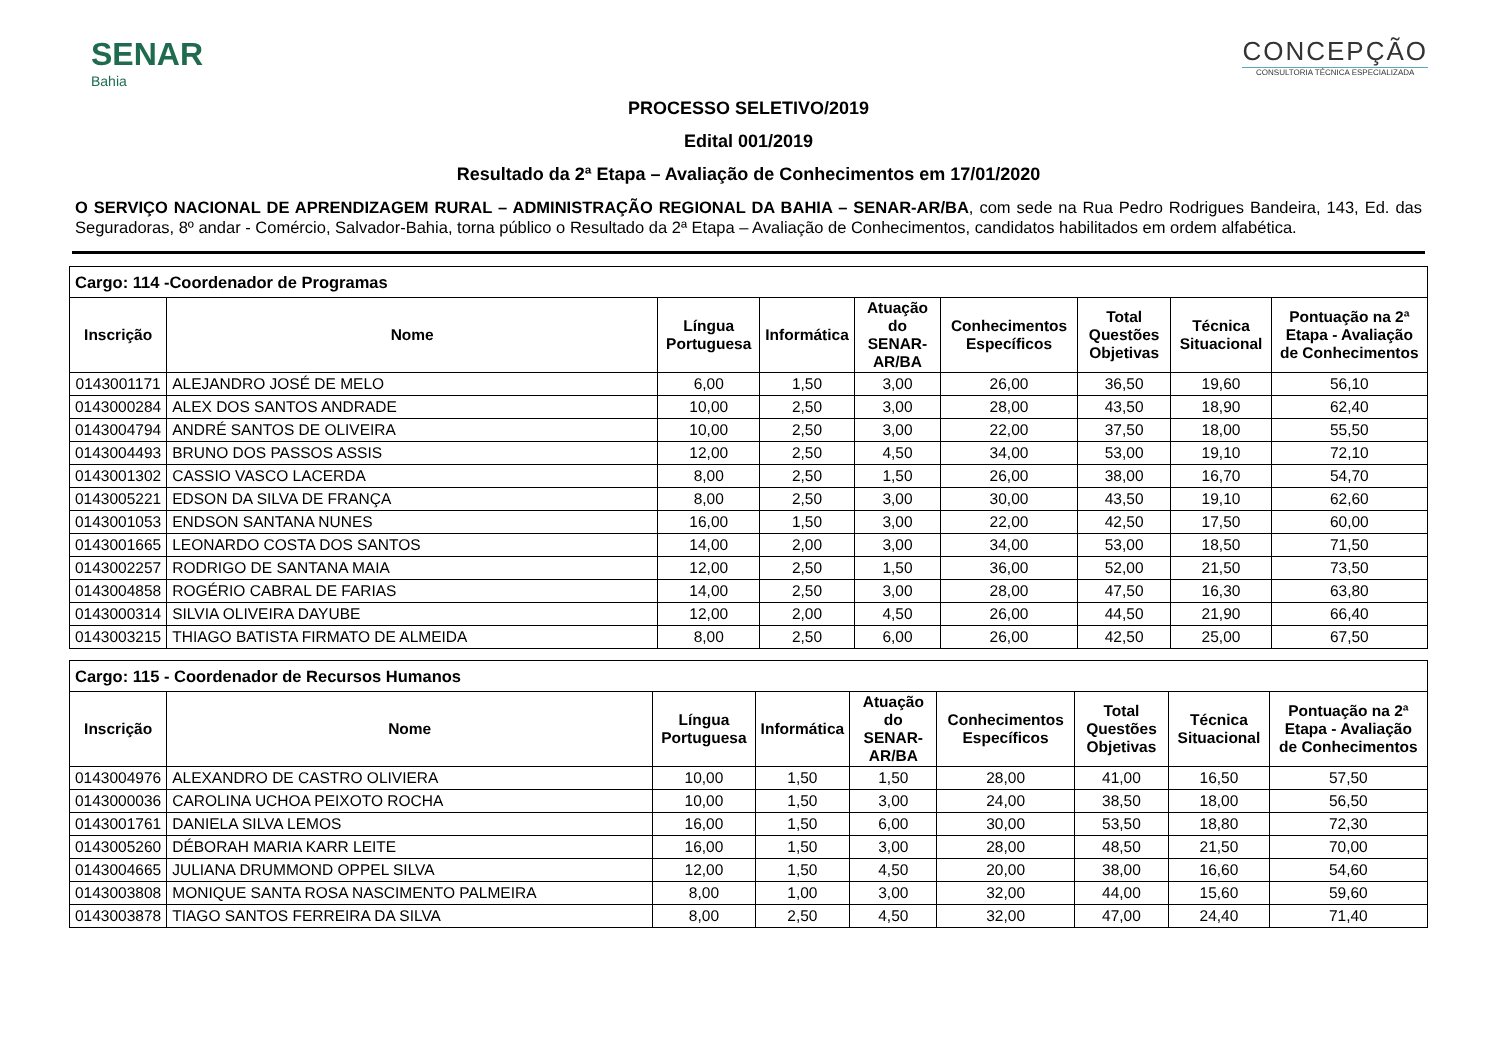SENAR
Bahia
CONCEPÇÃO
CONSULTORIA TÉCNICA ESPECIALIZADA
PROCESSO SELETIVO/2019
Edital 001/2019
Resultado da 2ª Etapa – Avaliação de Conhecimentos em 17/01/2020
O SERVIÇO NACIONAL DE APRENDIZAGEM RURAL – ADMINISTRAÇÃO REGIONAL DA BAHIA – SENAR-AR/BA, com sede na Rua Pedro Rodrigues Bandeira, 143, Ed. das Seguradoras, 8º andar - Comércio, Salvador-Bahia, torna público o Resultado da 2ª Etapa – Avaliação de Conhecimentos, candidatos habilitados em ordem alfabética.
| Cargo: 114 -Coordenador de Programas | | | | | | | | |
| --- | --- | --- | --- | --- | --- | --- | --- | --- |
| Inscrição | Nome | Língua Portuguesa | Informática | Atuação do SENAR-AR/BA | Conhecimentos Específicos | Total Questões Objetivas | Técnica Situacional | Pontuação na 2ª Etapa - Avaliação de Conhecimentos |
| 0143001171 | ALEJANDRO JOSÉ DE MELO | 6,00 | 1,50 | 3,00 | 26,00 | 36,50 | 19,60 | 56,10 |
| 0143000284 | ALEX DOS SANTOS ANDRADE | 10,00 | 2,50 | 3,00 | 28,00 | 43,50 | 18,90 | 62,40 |
| 0143004794 | ANDRÉ SANTOS DE OLIVEIRA | 10,00 | 2,50 | 3,00 | 22,00 | 37,50 | 18,00 | 55,50 |
| 0143004493 | BRUNO DOS PASSOS ASSIS | 12,00 | 2,50 | 4,50 | 34,00 | 53,00 | 19,10 | 72,10 |
| 0143001302 | CASSIO VASCO LACERDA | 8,00 | 2,50 | 1,50 | 26,00 | 38,00 | 16,70 | 54,70 |
| 0143005221 | EDSON DA SILVA DE FRANÇA | 8,00 | 2,50 | 3,00 | 30,00 | 43,50 | 19,10 | 62,60 |
| 0143001053 | ENDSON SANTANA NUNES | 16,00 | 1,50 | 3,00 | 22,00 | 42,50 | 17,50 | 60,00 |
| 0143001665 | LEONARDO COSTA DOS SANTOS | 14,00 | 2,00 | 3,00 | 34,00 | 53,00 | 18,50 | 71,50 |
| 0143002257 | RODRIGO DE SANTANA MAIA | 12,00 | 2,50 | 1,50 | 36,00 | 52,00 | 21,50 | 73,50 |
| 0143004858 | ROGÉRIO CABRAL DE FARIAS | 14,00 | 2,50 | 3,00 | 28,00 | 47,50 | 16,30 | 63,80 |
| 0143000314 | SILVIA OLIVEIRA DAYUBE | 12,00 | 2,00 | 4,50 | 26,00 | 44,50 | 21,90 | 66,40 |
| 0143003215 | THIAGO BATISTA FIRMATO DE ALMEIDA | 8,00 | 2,50 | 6,00 | 26,00 | 42,50 | 25,00 | 67,50 |
| Cargo: 115 - Coordenador de Recursos Humanos | | | | | | | | |
| --- | --- | --- | --- | --- | --- | --- | --- | --- |
| Inscrição | Nome | Língua Portuguesa | Informática | Atuação do SENAR-AR/BA | Conhecimentos Específicos | Total Questões Objetivas | Técnica Situacional | Pontuação na 2ª Etapa - Avaliação de Conhecimentos |
| 0143004976 | ALEXANDRO DE CASTRO OLIVIERA | 10,00 | 1,50 | 1,50 | 28,00 | 41,00 | 16,50 | 57,50 |
| 0143000036 | CAROLINA UCHOA PEIXOTO ROCHA | 10,00 | 1,50 | 3,00 | 24,00 | 38,50 | 18,00 | 56,50 |
| 0143001761 | DANIELA SILVA LEMOS | 16,00 | 1,50 | 6,00 | 30,00 | 53,50 | 18,80 | 72,30 |
| 0143005260 | DÉBORAH MARIA KARR LEITE | 16,00 | 1,50 | 3,00 | 28,00 | 48,50 | 21,50 | 70,00 |
| 0143004665 | JULIANA DRUMMOND OPPEL SILVA | 12,00 | 1,50 | 4,50 | 20,00 | 38,00 | 16,60 | 54,60 |
| 0143003808 | MONIQUE SANTA ROSA NASCIMENTO PALMEIRA | 8,00 | 1,00 | 3,00 | 32,00 | 44,00 | 15,60 | 59,60 |
| 0143003878 | TIAGO SANTOS FERREIRA DA SILVA | 8,00 | 2,50 | 4,50 | 32,00 | 47,00 | 24,40 | 71,40 |